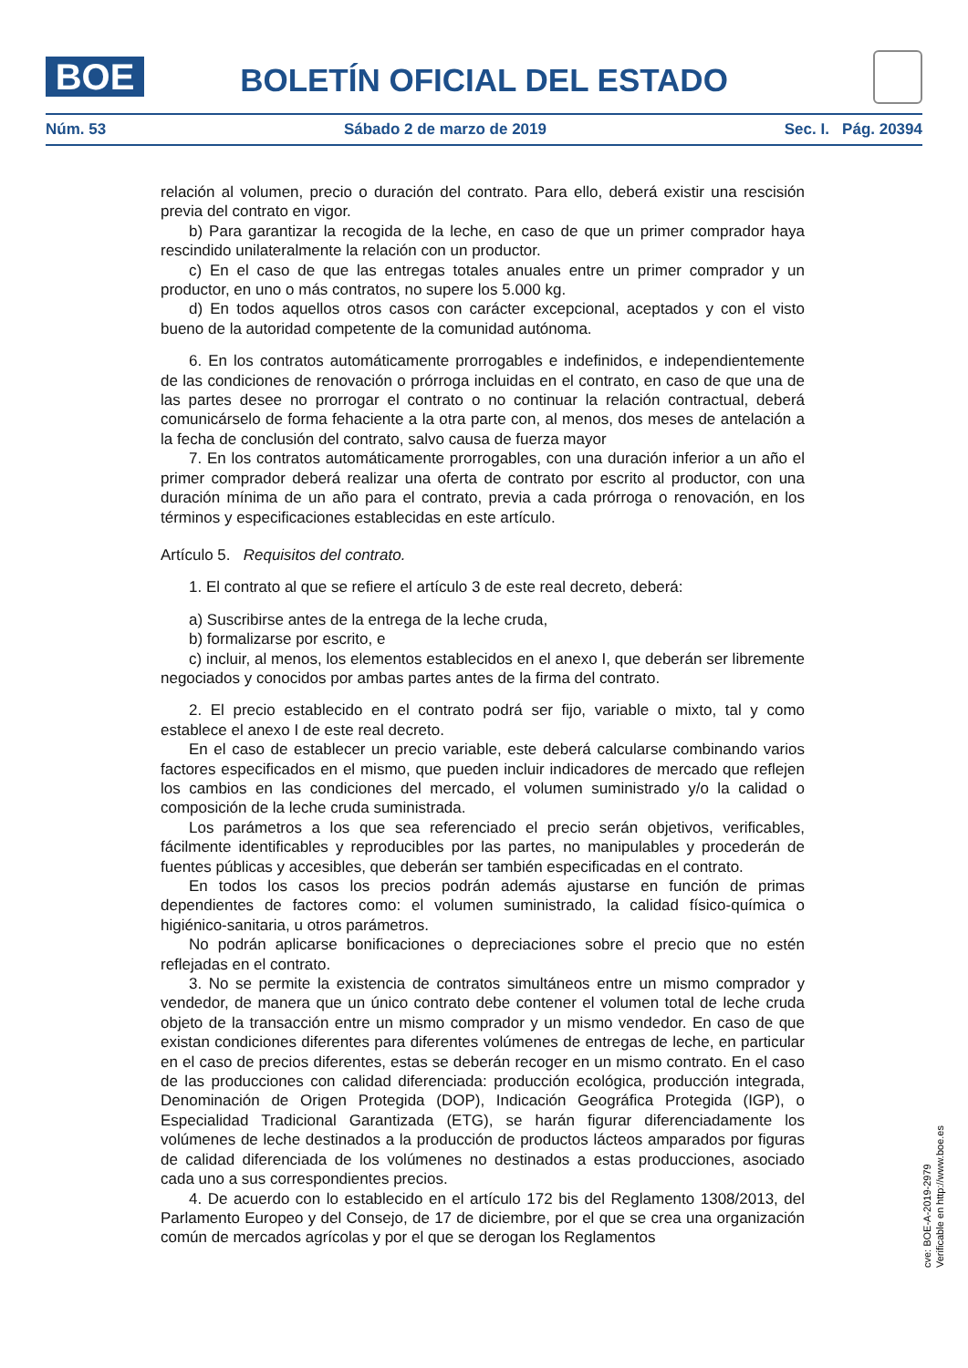BOE
BOLETÍN OFICIAL DEL ESTADO
Núm. 53 Sábado 2 de marzo de 2019 Sec. I. Pág. 20394
relación al volumen, precio o duración del contrato. Para ello, deberá existir una rescisión previa del contrato en vigor.
b) Para garantizar la recogida de la leche, en caso de que un primer comprador haya rescindido unilateralmente la relación con un productor.
c) En el caso de que las entregas totales anuales entre un primer comprador y un productor, en uno o más contratos, no supere los 5.000 kg.
d) En todos aquellos otros casos con carácter excepcional, aceptados y con el visto bueno de la autoridad competente de la comunidad autónoma.
6. En los contratos automáticamente prorrogables e indefinidos, e independientemente de las condiciones de renovación o prórroga incluidas en el contrato, en caso de que una de las partes desee no prorrogar el contrato o no continuar la relación contractual, deberá comunicárselo de forma fehaciente a la otra parte con, al menos, dos meses de antelación a la fecha de conclusión del contrato, salvo causa de fuerza mayor
7. En los contratos automáticamente prorrogables, con una duración inferior a un año el primer comprador deberá realizar una oferta de contrato por escrito al productor, con una duración mínima de un año para el contrato, previa a cada prórroga o renovación, en los términos y especificaciones establecidas en este artículo.
Artículo 5. Requisitos del contrato.
1. El contrato al que se refiere el artículo 3 de este real decreto, deberá:
a) Suscribirse antes de la entrega de la leche cruda,
b) formalizarse por escrito, e
c) incluir, al menos, los elementos establecidos en el anexo I, que deberán ser libremente negociados y conocidos por ambas partes antes de la firma del contrato.
2. El precio establecido en el contrato podrá ser fijo, variable o mixto, tal y como establece el anexo I de este real decreto.
En el caso de establecer un precio variable, este deberá calcularse combinando varios factores especificados en el mismo, que pueden incluir indicadores de mercado que reflejen los cambios en las condiciones del mercado, el volumen suministrado y/o la calidad o composición de la leche cruda suministrada.
Los parámetros a los que sea referenciado el precio serán objetivos, verificables, fácilmente identificables y reproducibles por las partes, no manipulables y procederán de fuentes públicas y accesibles, que deberán ser también especificadas en el contrato.
En todos los casos los precios podrán además ajustarse en función de primas dependientes de factores como: el volumen suministrado, la calidad físico-química o higiénico-sanitaria, u otros parámetros.
No podrán aplicarse bonificaciones o depreciaciones sobre el precio que no estén reflejadas en el contrato.
3. No se permite la existencia de contratos simultáneos entre un mismo comprador y vendedor, de manera que un único contrato debe contener el volumen total de leche cruda objeto de la transacción entre un mismo comprador y un mismo vendedor. En caso de que existan condiciones diferentes para diferentes volúmenes de entregas de leche, en particular en el caso de precios diferentes, estas se deberán recoger en un mismo contrato. En el caso de las producciones con calidad diferenciada: producción ecológica, producción integrada, Denominación de Origen Protegida (DOP), Indicación Geográfica Protegida (IGP), o Especialidad Tradicional Garantizada (ETG), se harán figurar diferenciadamente los volúmenes de leche destinados a la producción de productos lácteos amparados por figuras de calidad diferenciada de los volúmenes no destinados a estas producciones, asociado cada uno a sus correspondientes precios.
4. De acuerdo con lo establecido en el artículo 172 bis del Reglamento 1308/2013, del Parlamento Europeo y del Consejo, de 17 de diciembre, por el que se crea una organización común de mercados agrícolas y por el que se derogan los Reglamentos
cve: BOE-A-2019-2979
Verificable en http://www.boe.es